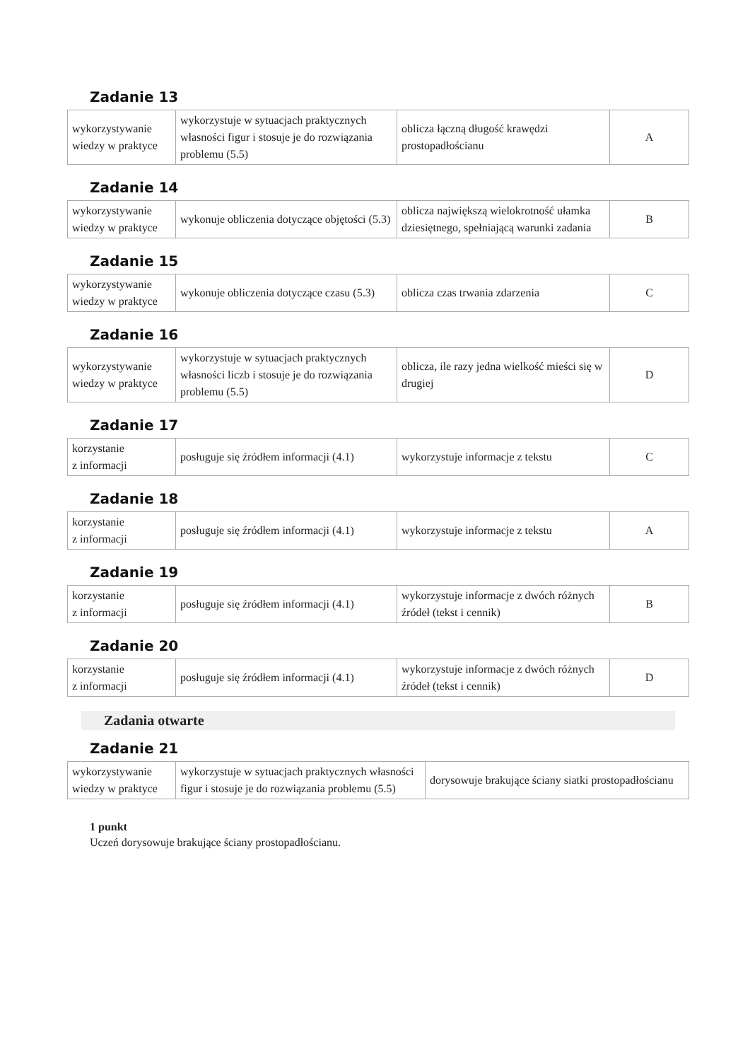Zadanie 13
| wykorzystywanie wiedzy w praktyce | wykorzystuje w sytuacjach praktycznych własności figur i stosuje je do rozwiązania problemu (5.5) | oblicza łączną długość krawędzi prostopadłościanu | A |
Zadanie 14
| wykorzystywanie wiedzy w praktyce | wykonuje obliczenia dotyczące objętości (5.3) | oblicza największą wielokrotność ułamka dziesiętnego, spełniającą warunki zadania | B |
Zadanie 15
| wykorzystywanie wiedzy w praktyce | wykonuje obliczenia dotyczące czasu (5.3) | oblicza czas trwania zdarzenia | C |
Zadanie 16
| wykorzystywanie wiedzy w praktyce | wykorzystuje w sytuacjach praktycznych własności liczb i stosuje je do rozwiązania problemu (5.5) | oblicza, ile razy jedna wielkość mieści się w drugiej | D |
Zadanie 17
| korzystanie z informacji | posługuje się źródłem informacji (4.1) | wykorzystuje informacje z tekstu | C |
Zadanie 18
| korzystanie z informacji | posługuje się źródłem informacji (4.1) | wykorzystuje informacje z tekstu | A |
Zadanie 19
| korzystanie z informacji | posługuje się źródłem informacji (4.1) | wykorzystuje informacje z dwóch różnych źródeł (tekst i cennik) | B |
Zadanie 20
| korzystanie z informacji | posługuje się źródłem informacji (4.1) | wykorzystuje informacje z dwóch różnych źródeł (tekst i cennik) | D |
Zadania otwarte
Zadanie 21
| wykorzystywanie wiedzy w praktyce | wykorzystuje w sytuacjach praktycznych własności figur i stosuje je do rozwiązania problemu (5.5) | dorysowuje brakujące ściany siatki prostopadłościanu |
1 punkt
Uczeń dorysowuje brakujące ściany prostopadłościanu.